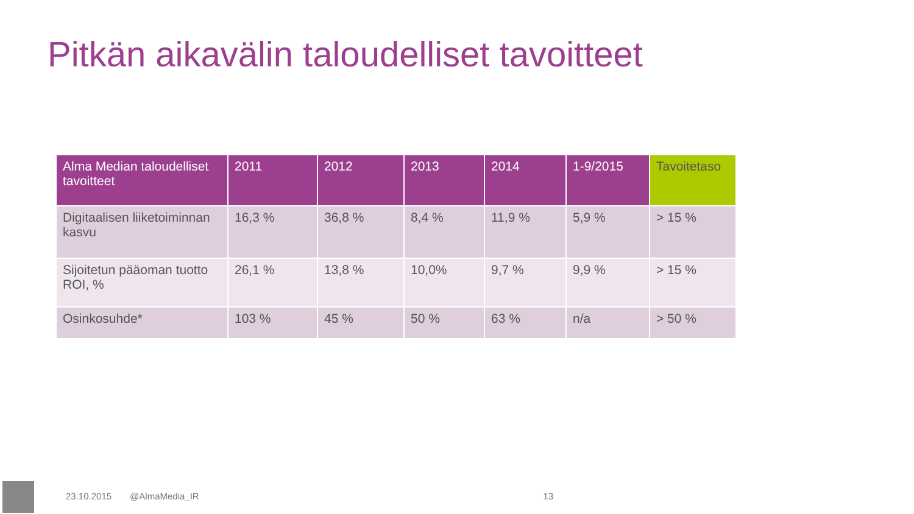Pitkän aikavälin taloudelliset tavoitteet
| Alma Median taloudelliset tavoitteet | 2011 | 2012 | 2013 | 2014 | 1-9/2015 | Tavoitetaso |
| --- | --- | --- | --- | --- | --- | --- |
| Digitaalisen liiketoiminnan kasvu | 16,3 % | 36,8 % | 8,4 % | 11,9 % | 5,9 % | > 15 % |
| Sijoitetun pääoman tuotto ROI, % | 26,1 % | 13,8 % | 10,0% | 9,7 % | 9,9 % | > 15 % |
| Osinkosuhde* | 103 % | 45 % | 50 % | 63 % | n/a | > 50 % |
23.10.2015 @AlmaMedia_IR 13